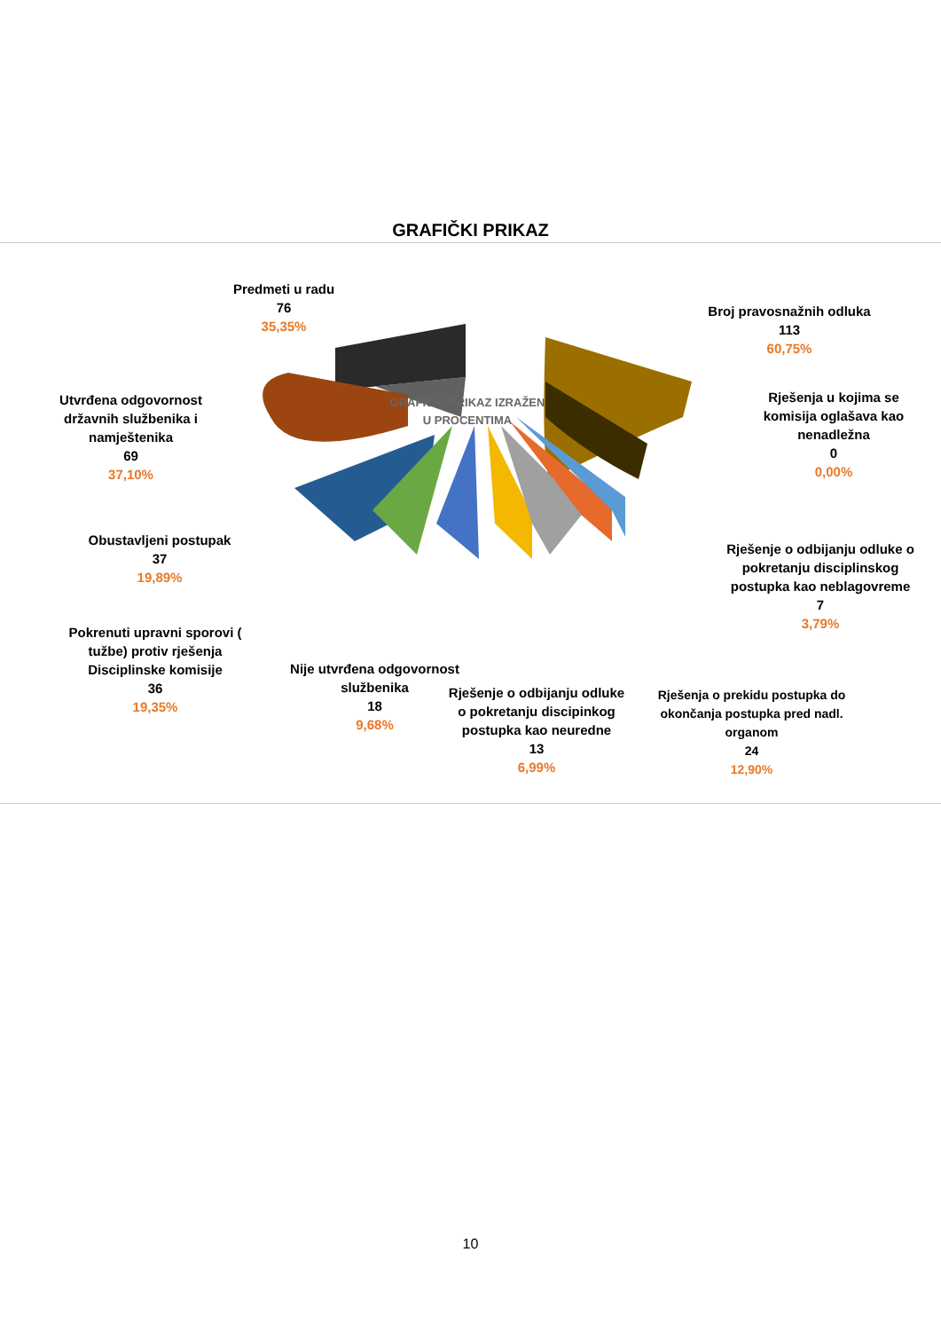GRAFIČKI PRIKAZ
GRAFIČKI PRIKAZ IZRAŽEN
U PROCENTIMA
Predmeti u radu
76
35,35%
Broj pravosnažnih odluka
113
60,75%
Utvrđena odgovornost državnih službenika i namještenika
69
37,10%
Rješenja u kojima se komisija oglašava kao nenadležna
0
0,00%
Obustavljeni postupak
37
19,89%
Rješenje o odbijanju odluke o pokretanju disciplinskog postupka kao neblagovreme
7
3,79%
Pokrenuti upravni sporovi ( tužbe) protiv rješenja Disciplinske komisije
36
19,35%
Nije utvrđena odgovornost službenika
18
9,68%
Rješenje o odbijanju odluke o pokretanju discipinkog postupka kao neuredne
13
6,99%
Rješenja o prekidu postupka do okončanja postupka pred nadl. organom
24
12,90%
10